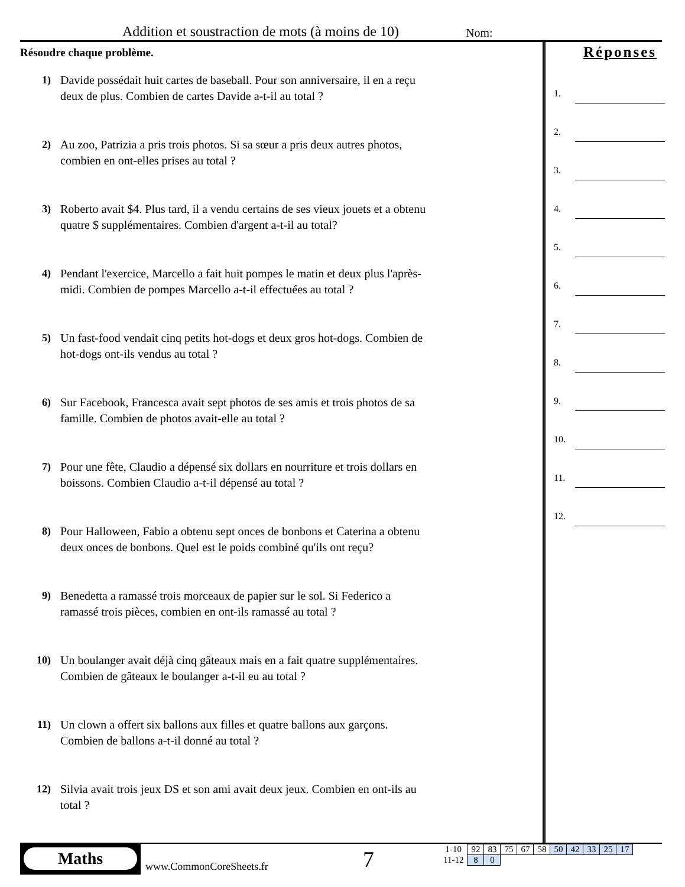Addition et soustraction de mots (à moins de 10)
Nom:
Résoudre chaque problème.
1) Davide possédait huit cartes de baseball. Pour son anniversaire, il en a reçu deux de plus. Combien de cartes Davide a-t-il au total ?
2) Au zoo, Patrizia a pris trois photos. Si sa sœur a pris deux autres photos, combien en ont-elles prises au total ?
3) Roberto avait $4. Plus tard, il a vendu certains de ses vieux jouets et a obtenu quatre $ supplémentaires. Combien d'argent a-t-il au total?
4) Pendant l'exercice, Marcello a fait huit pompes le matin et deux plus l'après-midi. Combien de pompes Marcello a-t-il effectuées au total ?
5) Un fast-food vendait cinq petits hot-dogs et deux gros hot-dogs. Combien de hot-dogs ont-ils vendus au total ?
6) Sur Facebook, Francesca avait sept photos de ses amis et trois photos de sa famille. Combien de photos avait-elle au total ?
7) Pour une fête, Claudio a dépensé six dollars en nourriture et trois dollars en boissons. Combien Claudio a-t-il dépensé au total ?
8) Pour Halloween, Fabio a obtenu sept onces de bonbons et Caterina a obtenu deux onces de bonbons. Quel est le poids combiné qu'ils ont reçu?
9) Benedetta a ramassé trois morceaux de papier sur le sol. Si Federico a ramassé trois pièces, combien en ont-ils ramassé au total ?
10) Un boulanger avait déjà cinq gâteaux mais en a fait quatre supplémentaires. Combien de gâteaux le boulanger a-t-il eu au total ?
11) Un clown a offert six ballons aux filles et quatre ballons aux garçons. Combien de ballons a-t-il donné au total ?
12) Silvia avait trois jeux DS et son ami avait deux jeux. Combien en ont-ils au total ?
Réponses
1.
2.
3.
4.
5.
6.
7.
8.
9.
10.
11.
12.
Maths
www.CommonCoreSheets.fr 7
| 1-10 | 92 | 83 | 75 | 67 | 58 | 50 | 42 | 33 | 25 | 17 |
| 11-12 | 8 | 0 | | | | | | | | |